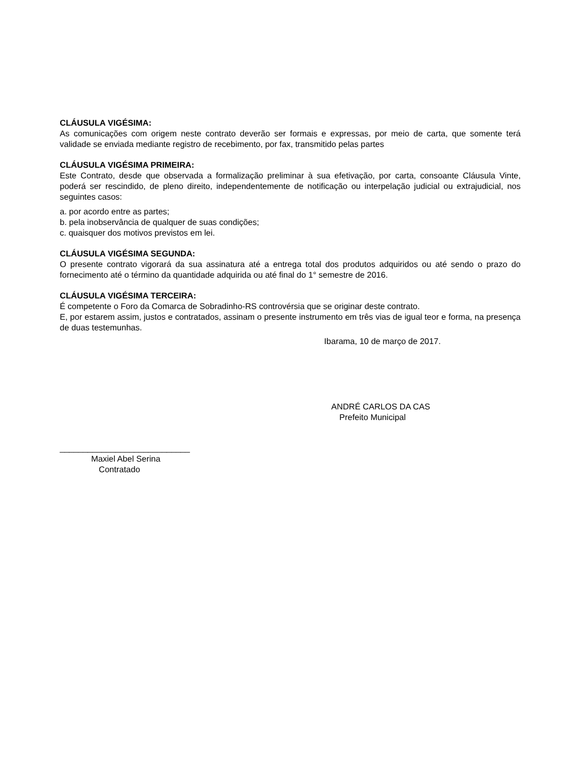CLÁUSULA VIGÉSIMA:
As comunicações com origem neste contrato deverão ser formais e expressas, por meio de carta, que somente terá validade se enviada mediante registro de recebimento, por fax, transmitido pelas partes
CLÁUSULA VIGÉSIMA PRIMEIRA:
Este Contrato, desde que observada a formalização preliminar à sua efetivação, por carta, consoante Cláusula Vinte, poderá ser rescindido, de pleno direito, independentemente de notificação ou interpelação judicial ou extrajudicial, nos seguintes casos:
a. por acordo entre as partes;
b. pela inobservância de qualquer de suas condições;
c. quaisquer dos motivos previstos em lei.
CLÁUSULA VIGÉSIMA SEGUNDA:
O presente contrato vigorará da sua assinatura até a entrega total dos produtos adquiridos ou até sendo o prazo do fornecimento até o término da quantidade adquirida ou até final do 1° semestre de 2016.
CLÁUSULA VIGÉSIMA TERCEIRA:
É competente o Foro da Comarca de Sobradinho-RS controvérsia que se originar deste contrato.
E, por estarem assim, justos e contratados, assinam o presente instrumento em três vias de igual teor e forma, na presença de duas testemunhas.
Ibarama, 10 de março de 2017.
ANDRÉ CARLOS DA CAS
Prefeito Municipal
____________________________
Maxiel Abel Serina
Contratado